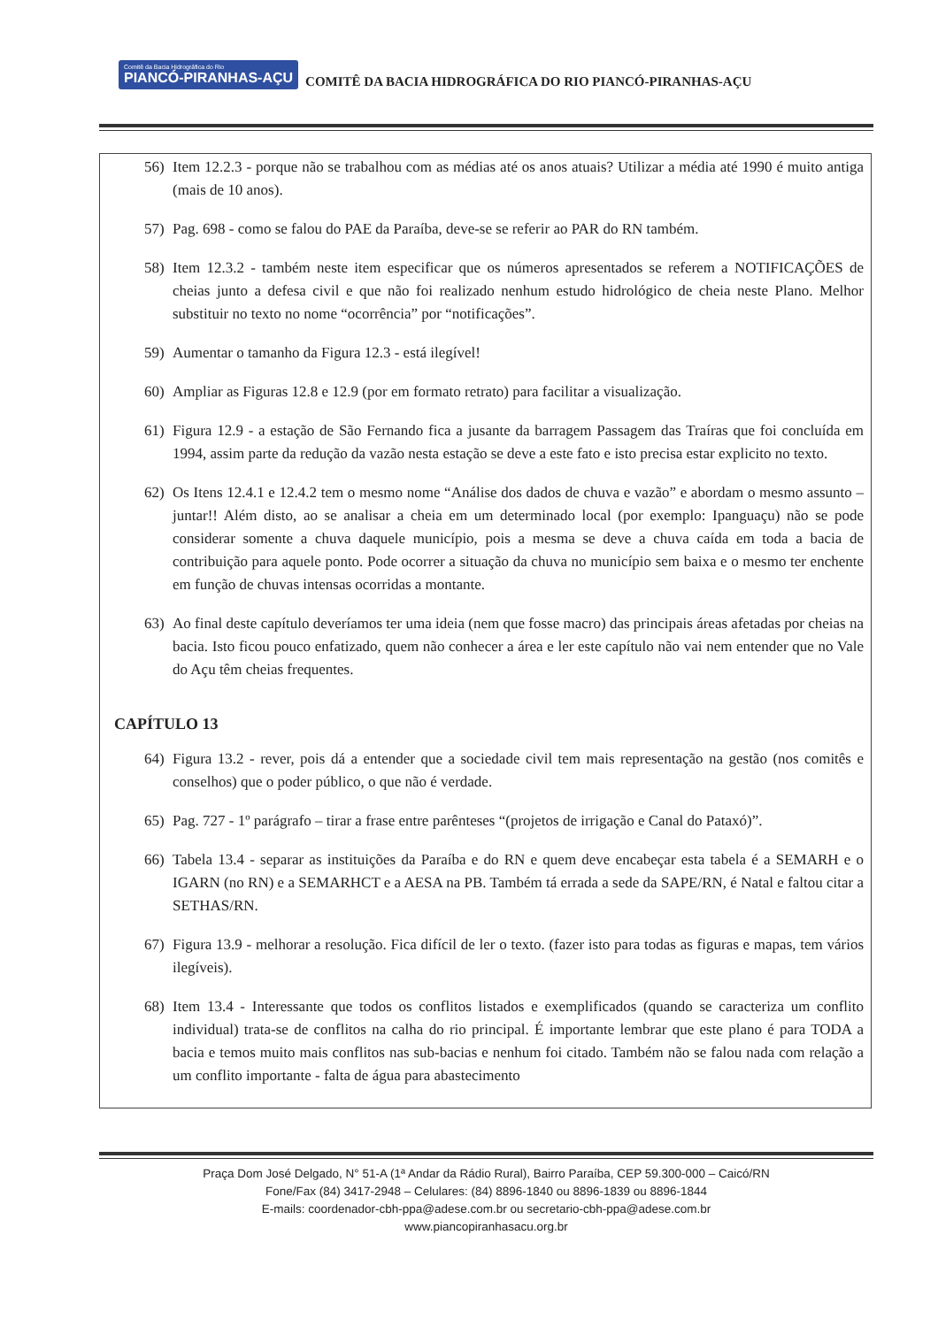Comitê da Bacia Hidrográfica do Rio PIANCÓ-PIRANHAS-AÇU COMITÊ DA BACIA HIDROGRÁFICA DO RIO PIANCÓ-PIRANHAS-AÇU
56) Item 12.2.3 - porque não se trabalhou com as médias até os anos atuais? Utilizar a média até 1990 é muito antiga (mais de 10 anos).
57) Pag. 698 - como se falou do PAE da Paraíba, deve-se se referir ao PAR do RN também.
58) Item 12.3.2 - também neste item especificar que os números apresentados se referem a NOTIFICAÇÕES de cheias junto a defesa civil e que não foi realizado nenhum estudo hidrológico de cheia neste Plano. Melhor substituir no texto no nome “ocorrência” por “notificações”.
59) Aumentar o tamanho da Figura 12.3 - está ilegível!
60) Ampliar as Figuras 12.8 e 12.9 (por em formato retrato) para facilitar a visualização.
61) Figura 12.9 - a estação de São Fernando fica a jusante da barragem Passagem das Traíras que foi concluída em 1994, assim parte da redução da vazão nesta estação se deve a este fato e isto precisa estar explicito no texto.
62) Os Itens 12.4.1 e 12.4.2 tem o mesmo nome “Análise dos dados de chuva e vazão” e abordam o mesmo assunto – juntar!! Além disto, ao se analisar a cheia em um determinado local (por exemplo: Ipanguaçu) não se pode considerar somente a chuva daquele município, pois a mesma se deve a chuva caída em toda a bacia de contribuição para aquele ponto. Pode ocorrer a situação da chuva no município sem baixa e o mesmo ter enchente em função de chuvas intensas ocorridas a montante.
63) Ao final deste capítulo deveríamos ter uma ideia (nem que fosse macro) das principais áreas afetadas por cheias na bacia. Isto ficou pouco enfatizado, quem não conhecer a área e ler este capítulo não vai nem entender que no Vale do Açu têm cheias frequentes.
CAPÍTULO 13
64) Figura 13.2 - rever, pois dá a entender que a sociedade civil tem mais representação na gestão (nos comitês e conselhos) que o poder público, o que não é verdade.
65) Pag. 727 - 1º parágrafo – tirar a frase entre parênteses “(projetos de irrigação e Canal do Pataxó)”.
66) Tabela 13.4 - separar as instituições da Paraíba e do RN e quem deve encabeçar esta tabela é a SEMARH e o IGARN (no RN) e a SEMARHCT e a AESA na PB. Também tá errada a sede da SAPE/RN, é Natal e faltou citar a SETHAS/RN.
67) Figura 13.9 - melhorar a resolução. Fica difícil de ler o texto. (fazer isto para todas as figuras e mapas, tem vários ilegíveis).
68) Item 13.4 - Interessante que todos os conflitos listados e exemplificados (quando se caracteriza um conflito individual) trata-se de conflitos na calha do rio principal. É importante lembrar que este plano é para TODA a bacia e temos muito mais conflitos nas sub-bacias e nenhum foi citado. Também não se falou nada com relação a um conflito importante - falta de água para abastecimento
Praça Dom José Delgado, N° 51-A (1ª Andar da Rádio Rural), Bairro Paraíba, CEP 59.300-000 – Caicó/RN
Fone/Fax (84) 3417-2948 – Celulares: (84) 8896-1840 ou 8896-1839 ou 8896-1844
E-mails: coordenador-cbh-ppa@adese.com.br ou secretario-cbh-ppa@adese.com.br
www.piancopiranhasacu.org.br